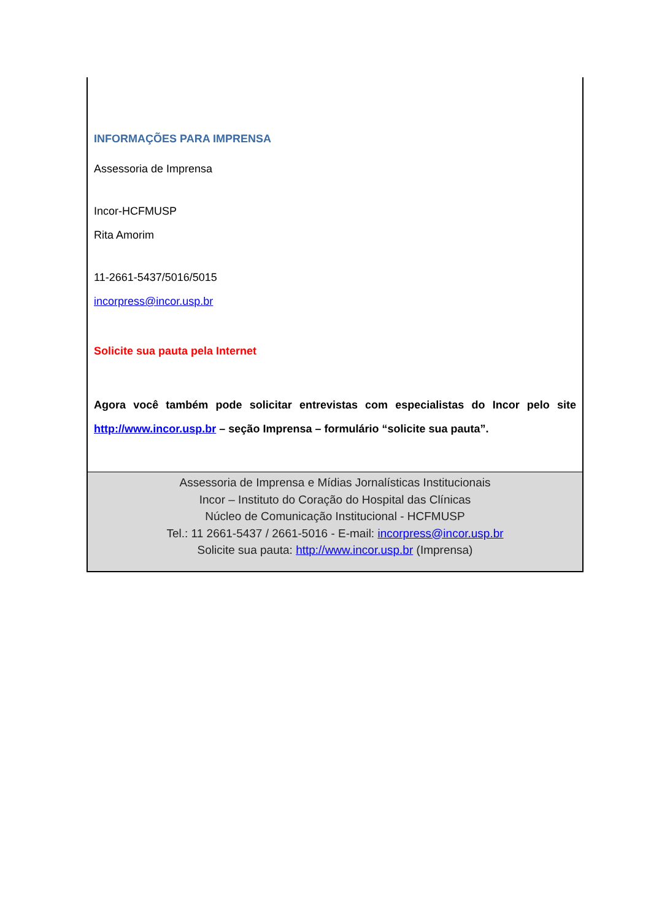INFORMAÇÕES PARA IMPRENSA
Assessoria de Imprensa
Incor-HCFMUSP
Rita Amorim
11-2661-5437/5016/5015
incorpress@incor.usp.br
Solicite sua pauta pela Internet
Agora você também pode solicitar entrevistas com especialistas do Incor pelo site http://www.incor.usp.br – seção Imprensa – formulário “solicite sua pauta”.
Assessoria de Imprensa e Mídias Jornalísticas Institucionais
Incor – Instituto do Coração do Hospital das Clínicas
Núcleo de Comunicação Institucional - HCFMUSP
Tel.: 11 2661-5437 / 2661-5016 - E-mail: incorpress@incor.usp.br
Solicite sua pauta: http://www.incor.usp.br (Imprensa)